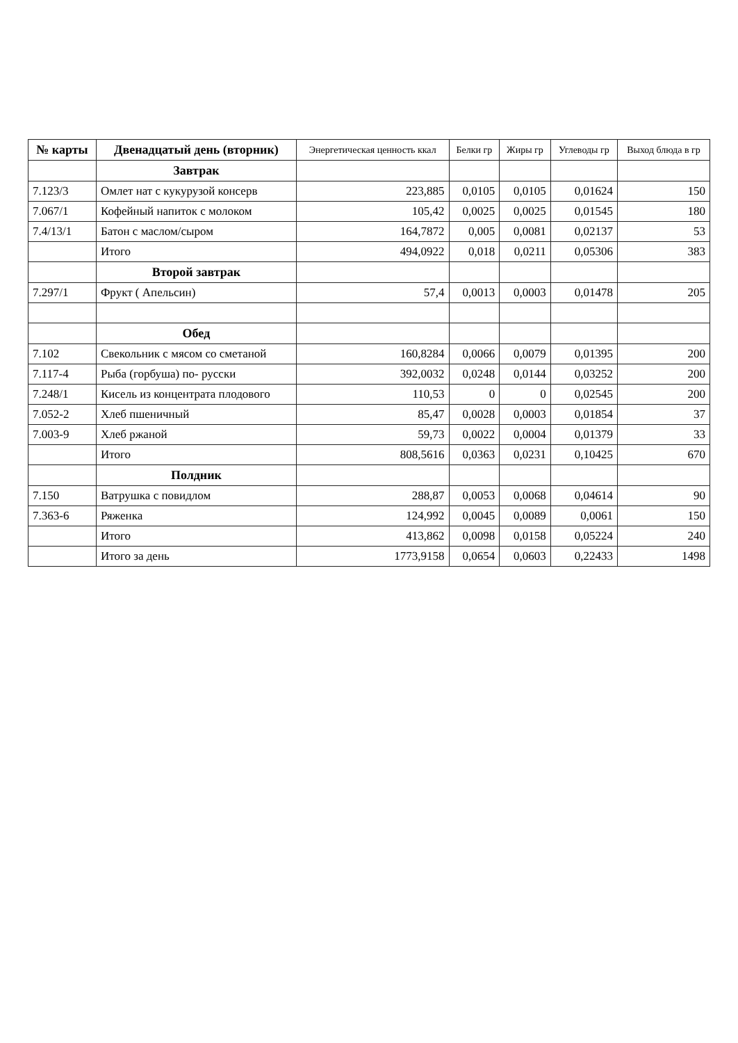| № карты | Двенадцатый день (вторник) | Энергетическая ценность ккал | Белки гр | Жиры гр | Углеводы гр | Выход блюда в гр |
| --- | --- | --- | --- | --- | --- | --- |
| | Завтрак | | | | | |
| 7.123/3 | Омлет нат с кукурузой консерв | 223,885 | 0,0105 | 0,0105 | 0,01624 | 150 |
| 7.067/1 | Кофейный напиток с молоком | 105,42 | 0,0025 | 0,0025 | 0,01545 | 180 |
| 7.4/13/1 | Батон с маслом/сыром | 164,7872 | 0,005 | 0,0081 | 0,02137 | 53 |
| | Итого | 494,0922 | 0,018 | 0,0211 | 0,05306 | 383 |
| | Второй завтрак | | | | | |
| 7.297/1 | Фрукт ( Апельсин) | 57,4 | 0,0013 | 0,0003 | 0,01478 | 205 |
| | Обед | | | | | |
| 7.102 | Свекольник с мясом со сметаной | 160,8284 | 0,0066 | 0,0079 | 0,01395 | 200 |
| 7.117-4 | Рыба (горбуша) по- русски | 392,0032 | 0,0248 | 0,0144 | 0,03252 | 200 |
| 7.248/1 | Кисель из концентрата плодового | 110,53 | 0 | 0 | 0,02545 | 200 |
| 7.052-2 | Хлеб пшеничный | 85,47 | 0,0028 | 0,0003 | 0,01854 | 37 |
| 7.003-9 | Хлеб ржаной | 59,73 | 0,0022 | 0,0004 | 0,01379 | 33 |
| | Итого | 808,5616 | 0,0363 | 0,0231 | 0,10425 | 670 |
| | Полдник | | | | | |
| 7.150 | Ватрушка с повидлом | 288,87 | 0,0053 | 0,0068 | 0,04614 | 90 |
| 7.363-6 | Ряженка | 124,992 | 0,0045 | 0,0089 | 0,0061 | 150 |
| | Итого | 413,862 | 0,0098 | 0,0158 | 0,05224 | 240 |
| | Итого за день | 1773,9158 | 0,0654 | 0,0603 | 0,22433 | 1498 |